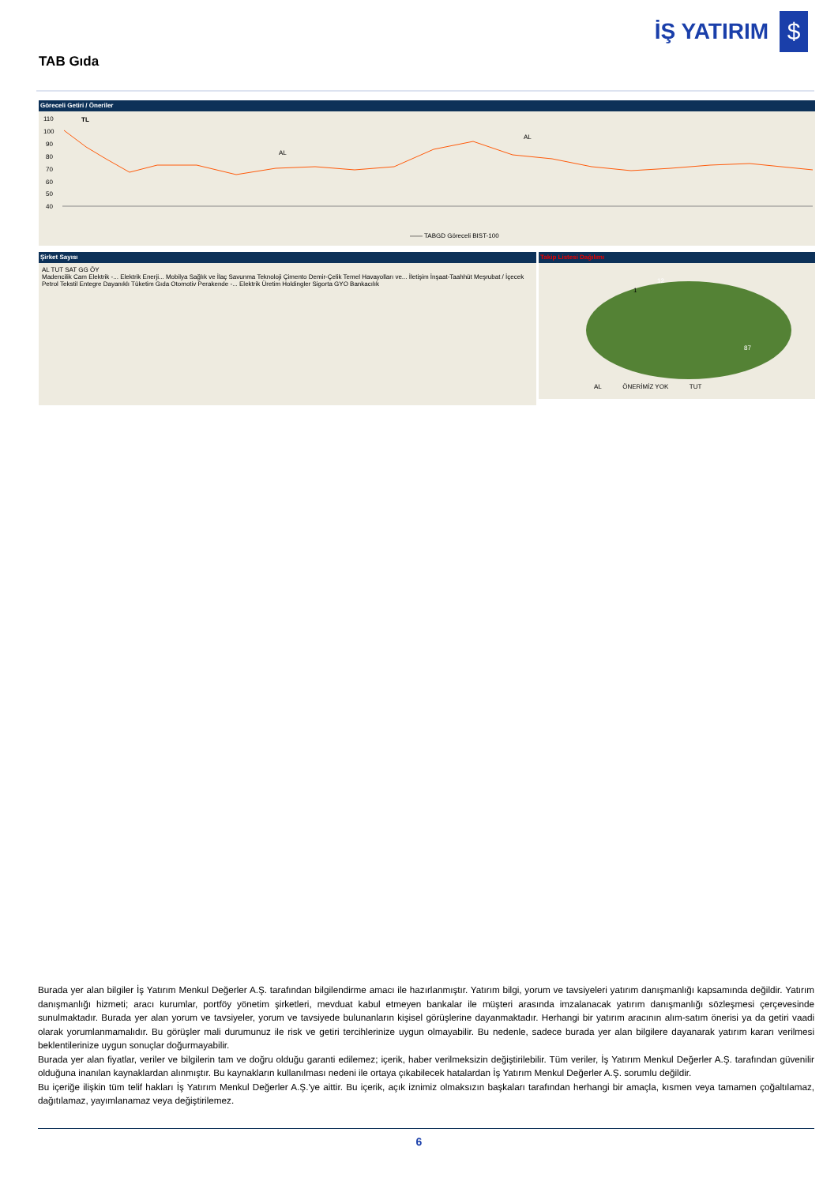İŞ YATIRIM
$
TAB Gıda
Göreceli Getiri / Öneriler
110
100
90
80
70
60
50
40
TL
AL
AL
—— TABGD Göreceli BIST-100
Şirket Sayısı
AL TUT SAT GG ÖY
Madencilik Cam Elektrik -... Elektrik Enerji... Mobilya Sağlık ve İlaç Savunma Teknoloji Çimento Demir-Çelik Temel Havayolları ve... İletişim İnşaat-Taahhüt Meşrubat / İçecek Petrol Tekstil Entegre Dayanıklı Tüketim Gıda Otomotiv Perakende -... Elektrik Üretim Holdingler Sigorta GYO Bankacılık
Takip Listesi Dağılımı
12
1
87
AL ÖNERİMİZ YOK TUT
Burada yer alan bilgiler İş Yatırım Menkul Değerler A.Ş. tarafından bilgilendirme amacı ile hazırlanmıştır. Yatırım bilgi, yorum ve tavsiyeleri yatırım danışmanlığı kapsamında değildir. Yatırım danışmanlığı hizmeti; aracı kurumlar, portföy yönetim şirketleri, mevduat kabul etmeyen bankalar ile müşteri arasında imzalanacak yatırım danışmanlığı sözleşmesi çerçevesinde sunulmaktadır. Burada yer alan yorum ve tavsiyeler, yorum ve tavsiyede bulunanların kişisel görüşlerine dayanmaktadır. Herhangi bir yatırım aracının alım-satım önerisi ya da getiri vaadi olarak yorumlanmamalıdır. Bu görüşler mali durumunuz ile risk ve getiri tercihlerinize uygun olmayabilir. Bu nedenle, sadece burada yer alan bilgilere dayanarak yatırım kararı verilmesi beklentilerinize uygun sonuçlar doğurmayabilir.
Burada yer alan fiyatlar, veriler ve bilgilerin tam ve doğru olduğu garanti edilemez; içerik, haber verilmeksizin değiştirilebilir. Tüm veriler, İş Yatırım Menkul Değerler A.Ş. tarafından güvenilir olduğuna inanılan kaynaklardan alınmıştır. Bu kaynakların kullanılması nedeni ile ortaya çıkabilecek hatalardan İş Yatırım Menkul Değerler A.Ş. sorumlu değildir.
Bu içeriğe ilişkin tüm telif hakları İş Yatırım Menkul Değerler A.Ş.'ye aittir. Bu içerik, açık iznimiz olmaksızın başkaları tarafından herhangi bir amaçla, kısmen veya tamamen çoğaltılamaz, dağıtılamaz, yayımlanamaz veya değiştirilemez.
6